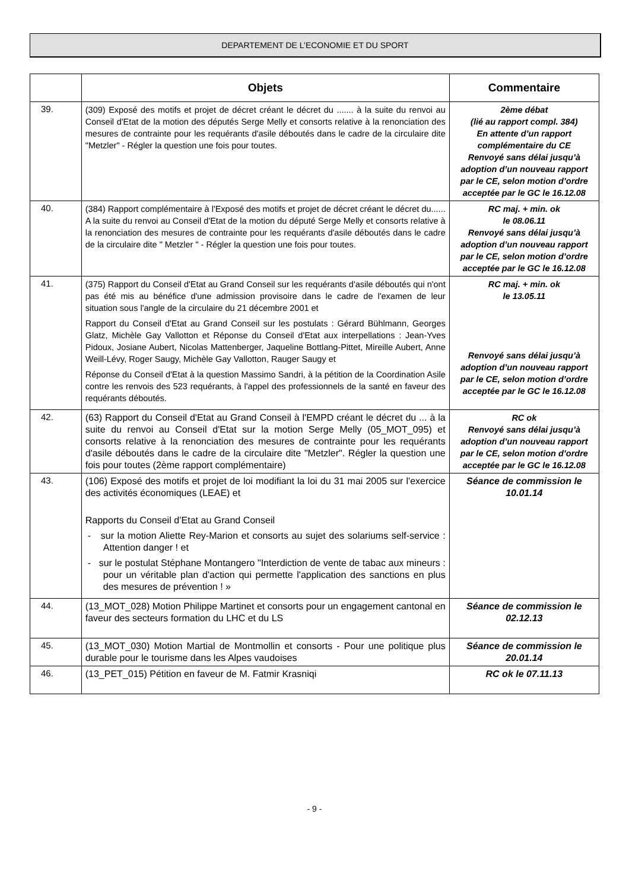DEPARTEMENT DE L’ECONOMIE ET DU SPORT
| | Objets | Commentaire |
| --- | --- | --- |
| 39. | (309) Exposé des motifs et projet de décret créant le décret du ....... à la suite du renvoi au Conseil d'Etat de la motion des députés Serge Melly et consorts relative à la renonciation des mesures de contrainte pour les requérants d'asile déboutés dans le cadre de la circulaire dite "Metzler" - Régler la question une fois pour toutes. | 2ème débat (lié au rapport compl. 384) En attente d’un rapport complémentaire du CE Renvoyé sans délai jusqu’à adoption d’un nouveau rapport par le CE, selon motion d’ordre acceptée par le GC le 16.12.08 |
| 40. | (384) Rapport complémentaire à l'Exposé des motifs et projet de décret créant le décret du...... A la suite du renvoi au Conseil d'Etat de la motion du député Serge Melly et consorts relative à la renonciation des mesures de contrainte pour les requérants d'asile déboutés dans le cadre de la circulaire dite " Metzler " - Régler la question une fois pour toutes. | RC maj. + min. ok le 08.06.11 Renvoyé sans délai jusqu’à adoption d’un nouveau rapport par le CE, selon motion d’ordre acceptée par le GC le 16.12.08 |
| 41. | (375) Rapport du Conseil d'Etat au Grand Conseil sur les requérants d'asile déboutés qui n'ont pas été mis au bénéfice d'une admission provisoire dans le cadre de l'examen de leur situation sous l'angle de la circulaire du 21 décembre 2001 et Rapport du Conseil d'Etat au Grand Conseil sur les postulats : Gérard Bühlmann, Georges Glatz, Michèle Gay Vallotton et Réponse du Conseil d'Etat aux interpellations : Jean-Yves Pidoux, Josiane Aubert, Nicolas Mattenberger, Jaqueline Bottlang-Pittet, Mireille Aubert, Anne Weill-Lévy, Roger Saugy, Michèle Gay Vallotton, Rauger Saugy et Réponse du Conseil d'Etat à la question Massimo Sandri, à la pétition de la Coordination Asile contre les renvois des 523 requérants, à l'appel des professionnels de la santé en faveur des requérants déboutés. | RC maj. + min. ok le 13.05.11 Renvoyé sans délai jusqu’à adoption d’un nouveau rapport par le CE, selon motion d’ordre acceptée par le GC le 16.12.08 |
| 42. | (63) Rapport du Conseil d'Etat au Grand Conseil à l'EMPD créant le décret du ... à la suite du renvoi au Conseil d'Etat sur la motion Serge Melly (05_MOT_095) et consorts relative à la renonciation des mesures de contrainte pour les requérants d'asile déboutés dans le cadre de la circulaire dite "Metzler". Régler la question une fois pour toutes (2ème rapport complémentaire) | RC ok Renvoyé sans délai jusqu’à adoption d’un nouveau rapport par le CE, selon motion d’ordre acceptée par le GC le 16.12.08 |
| 43. | (106) Exposé des motifs et projet de loi modifiant la loi du 31 mai 2005 sur l'exercice des activités économiques (LEAE) et Rapports du Conseil d’Etat au Grand Conseil - sur la motion Aliette Rey-Marion et consorts au sujet des solariums self-service : Attention danger ! et - sur le postulat Stéphane Montangero "Interdiction de vente de tabac aux mineurs : pour un véritable plan d'action qui permette l'application des sanctions en plus des mesures de prévention ! » | Séance de commission le 10.01.14 |
| 44. | (13_MOT_028) Motion Philippe Martinet et consorts pour un engagement cantonal en faveur des secteurs formation du LHC et du LS | Séance de commission le 02.12.13 |
| 45. | (13_MOT_030) Motion Martial de Montmollin et consorts - Pour une politique plus durable pour le tourisme dans les Alpes vaudoises | Séance de commission le 20.01.14 |
| 46. | (13_PET_015) Pétition en faveur de M. Fatmir Krasniqi | RC ok le 07.11.13 |
- 9 -